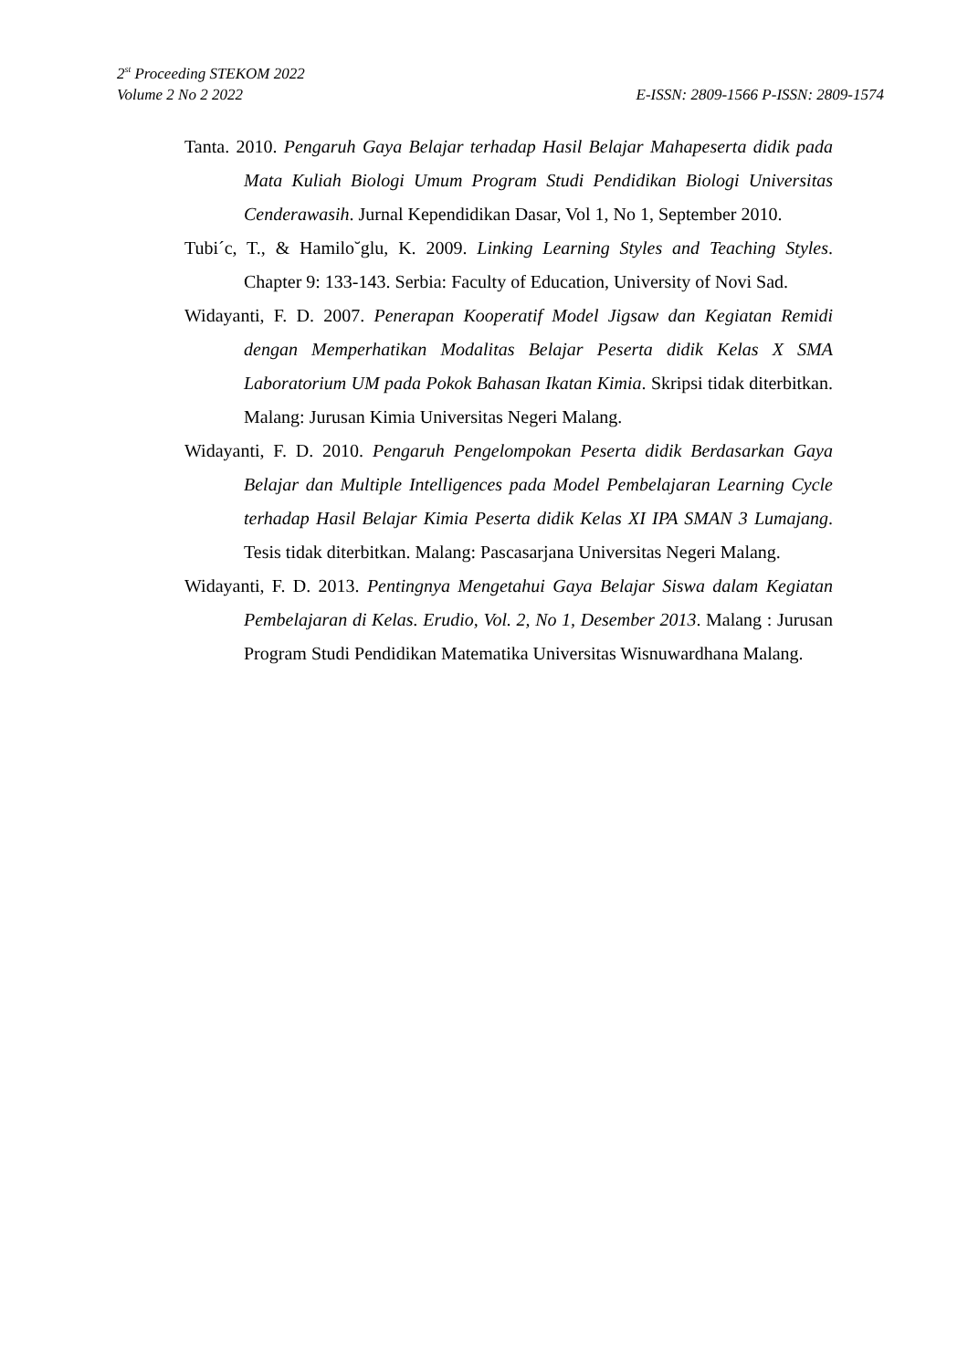2<sup>st</sup> Proceeding STEKOM 2022
Volume 2 No 2 2022 E-ISSN: 2809-1566 P-ISSN: 2809-1574
Tanta. 2010. Pengaruh Gaya Belajar terhadap Hasil Belajar Mahapeserta didik pada Mata Kuliah Biologi Umum Program Studi Pendidikan Biologi Universitas Cenderawasih. Jurnal Kependidikan Dasar, Vol 1, No 1, September 2010.
Tubi´c, T., & Hamilo˘glu, K. 2009. Linking Learning Styles and Teaching Styles. Chapter 9: 133-143. Serbia: Faculty of Education, University of Novi Sad.
Widayanti, F. D. 2007. Penerapan Kooperatif Model Jigsaw dan Kegiatan Remidi dengan Memperhatikan Modalitas Belajar Peserta didik Kelas X SMA Laboratorium UM pada Pokok Bahasan Ikatan Kimia. Skripsi tidak diterbitkan. Malang: Jurusan Kimia Universitas Negeri Malang.
Widayanti, F. D. 2010. Pengaruh Pengelompokan Peserta didik Berdasarkan Gaya Belajar dan Multiple Intelligences pada Model Pembelajaran Learning Cycle terhadap Hasil Belajar Kimia Peserta didik Kelas XI IPA SMAN 3 Lumajang. Tesis tidak diterbitkan. Malang: Pascasarjana Universitas Negeri Malang.
Widayanti, F. D. 2013. Pentingnya Mengetahui Gaya Belajar Siswa dalam Kegiatan Pembelajaran di Kelas. Erudio, Vol. 2, No 1, Desember 2013. Malang : Jurusan Program Studi Pendidikan Matematika Universitas Wisnuwardhana Malang.